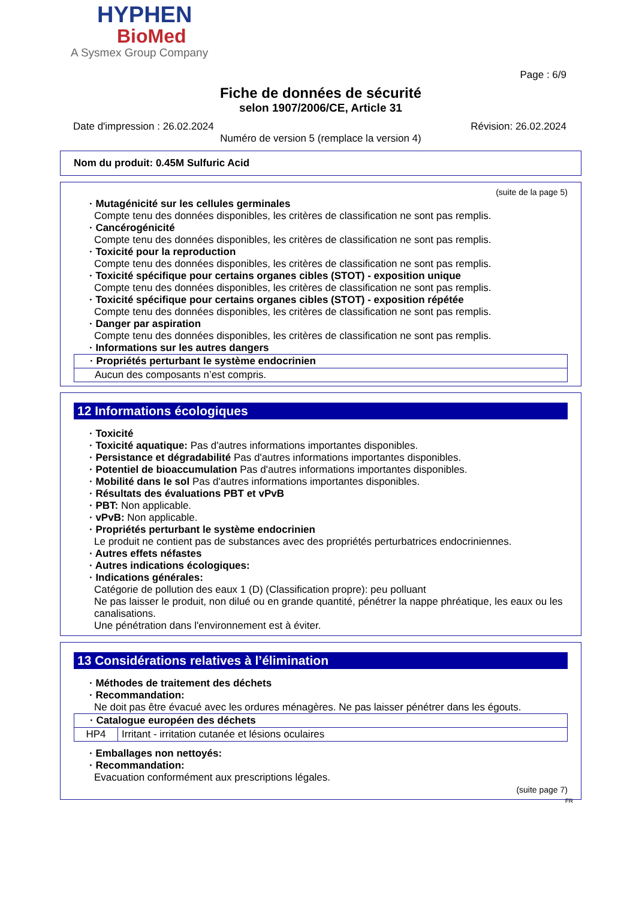HYPHEN
BioMed
A Sysmex Group Company
Page : 6/9
Fiche de données de sécurité
selon 1907/2006/CE, Article 31
Date d'impression : 26.02.2024 Révision: 26.02.2024
Numéro de version 5 (remplace la version 4)
Nom du produit: 0.45M Sulfuric Acid
(suite de la page 5)
· Mutagénicité sur les cellules germinales
Compte tenu des données disponibles, les critères de classification ne sont pas remplis.
· Cancérogénicité
Compte tenu des données disponibles, les critères de classification ne sont pas remplis.
· Toxicité pour la reproduction
Compte tenu des données disponibles, les critères de classification ne sont pas remplis.
· Toxicité spécifique pour certains organes cibles (STOT) - exposition unique
Compte tenu des données disponibles, les critères de classification ne sont pas remplis.
· Toxicité spécifique pour certains organes cibles (STOT) - exposition répétée
Compte tenu des données disponibles, les critères de classification ne sont pas remplis.
· Danger par aspiration
Compte tenu des données disponibles, les critères de classification ne sont pas remplis.
· Informations sur les autres dangers
| · Propriétés perturbant le système endocrinien |
| Aucun des composants n’est compris. |
12 Informations écologiques
· Toxicité
· Toxicité aquatique: Pas d'autres informations importantes disponibles.
· Persistance et dégradabilité Pas d'autres informations importantes disponibles.
· Potentiel de bioaccumulation Pas d'autres informations importantes disponibles.
· Mobilité dans le sol Pas d'autres informations importantes disponibles.
· Résultats des évaluations PBT et vPvB
· PBT: Non applicable.
· vPvB: Non applicable.
· Propriétés perturbant le système endocrinien
Le produit ne contient pas de substances avec des propriétés perturbatrices endocriniennes.
· Autres effets néfastes
· Autres indications écologiques:
· Indications générales:
Catégorie de pollution des eaux 1 (D) (Classification propre): peu polluant
Ne pas laisser le produit, non dilué ou en grande quantité, pénétrer la nappe phréatique, les eaux ou les canalisations.
Une pénétration dans l'environnement est à éviter.
13 Considérations relatives à l’élimination
· Méthodes de traitement des déchets
· Recommandation:
Ne doit pas être évacué avec les ordures ménagères. Ne pas laisser pénétrer dans les égouts.
| · Catalogue européen des déchets | |
| HP4 | Irritant - irritation cutanée et lésions oculaires |
· Emballages non nettoyés:
· Recommandation:
Evacuation conformément aux prescriptions légales.
(suite page 7)
FR